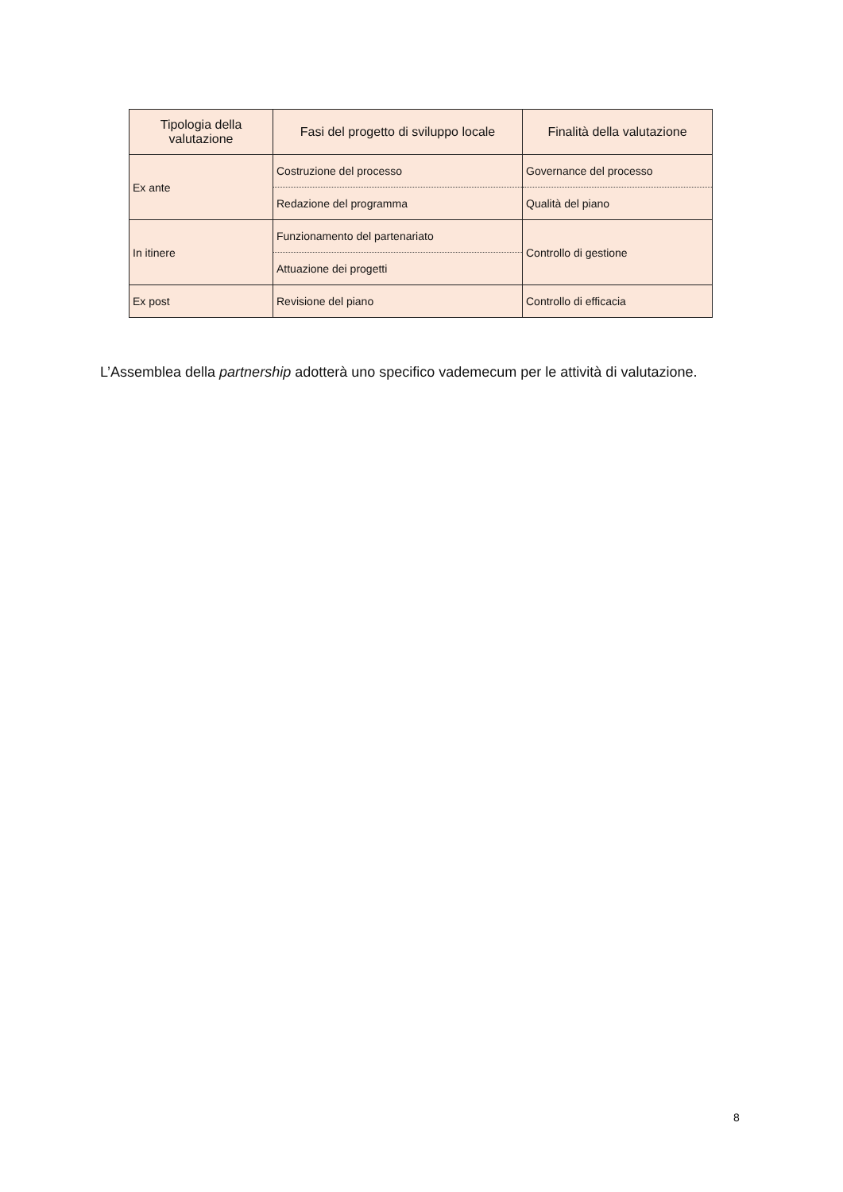| Tipologia della valutazione | Fasi del progetto di sviluppo locale | Finalità della valutazione |
| --- | --- | --- |
| Ex ante | Costruzione del processo | Governance del processo |
| | Redazione del programma | Qualità del piano |
| In itinere | Funzionamento del partenariato | Controllo di gestione |
| | Attuazione dei progetti | |
| Ex post | Revisione del piano | Controllo di efficacia |
L’Assemblea della partnership adotterà uno specifico vademecum per le attività di valutazione.
8